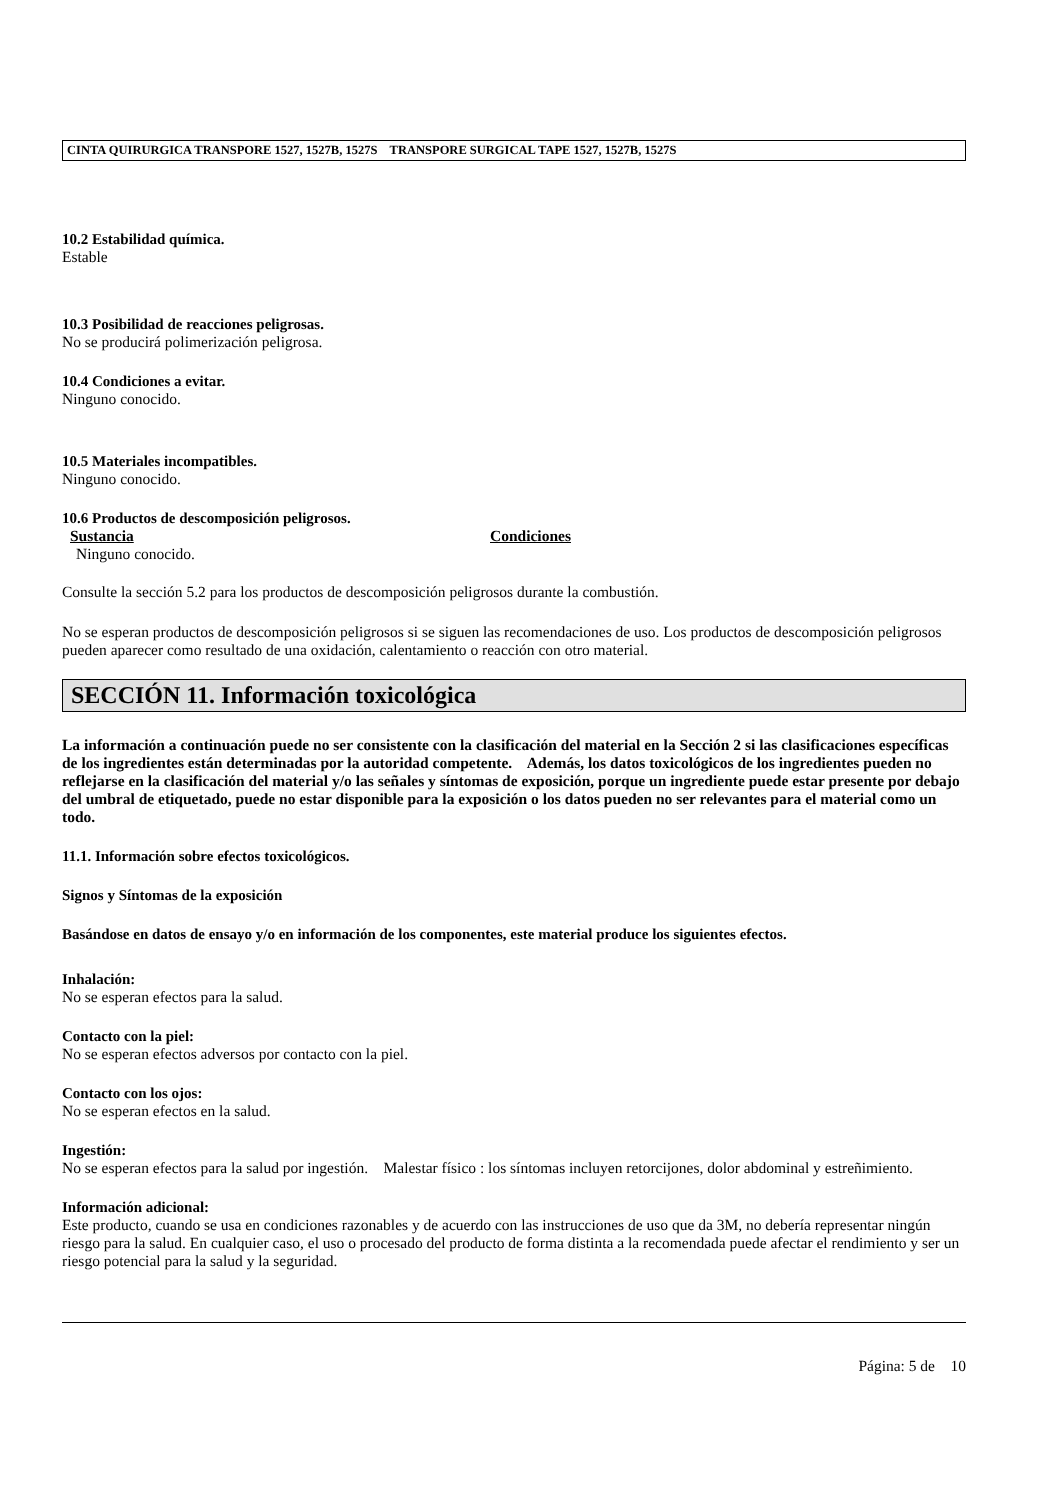CINTA QUIRURGICA TRANSPORE 1527, 1527B, 1527S TRANSPORE SURGICAL TAPE 1527, 1527B, 1527S
10.2 Estabilidad química.
Estable
10.3 Posibilidad de reacciones peligrosas.
No se producirá polimerización peligrosa.
10.4 Condiciones a evitar.
Ninguno conocido.
10.5 Materiales incompatibles.
Ninguno conocido.
10.6 Productos de descomposición peligrosos.
Sustancia Condiciones
Ninguno conocido.
Consulte la sección 5.2 para los productos de descomposición peligrosos durante la combustión.
No se esperan productos de descomposición peligrosos si se siguen las recomendaciones de uso. Los productos de descomposición peligrosos pueden aparecer como resultado de una oxidación, calentamiento o reacción con otro material.
SECCIÓN 11. Información toxicológica
La información a continuación puede no ser consistente con la clasificación del material en la Sección 2 si las clasificaciones específicas de los ingredientes están determinadas por la autoridad competente. Además, los datos toxicológicos de los ingredientes pueden no reflejarse en la clasificación del material y/o las señales y síntomas de exposición, porque un ingrediente puede estar presente por debajo del umbral de etiquetado, puede no estar disponible para la exposición o los datos pueden no ser relevantes para el material como un todo.
11.1. Información sobre efectos toxicológicos.
Signos y Síntomas de la exposición
Basándose en datos de ensayo y/o en información de los componentes, este material produce los siguientes efectos.
Inhalación:
No se esperan efectos para la salud.
Contacto con la piel:
No se esperan efectos adversos por contacto con la piel.
Contacto con los ojos:
No se esperan efectos en la salud.
Ingestión:
No se esperan efectos para la salud por ingestión. Malestar físico : los síntomas incluyen retorcijones, dolor abdominal y estreñimiento.
Información adicional:
Este producto, cuando se usa en condiciones razonables y de acuerdo con las instrucciones de uso que da 3M, no debería representar ningún riesgo para la salud. En cualquier caso, el uso o procesado del producto de forma distinta a la recomendada puede afectar el rendimiento y ser un riesgo potencial para la salud y la seguridad.
Página: 5 de 10